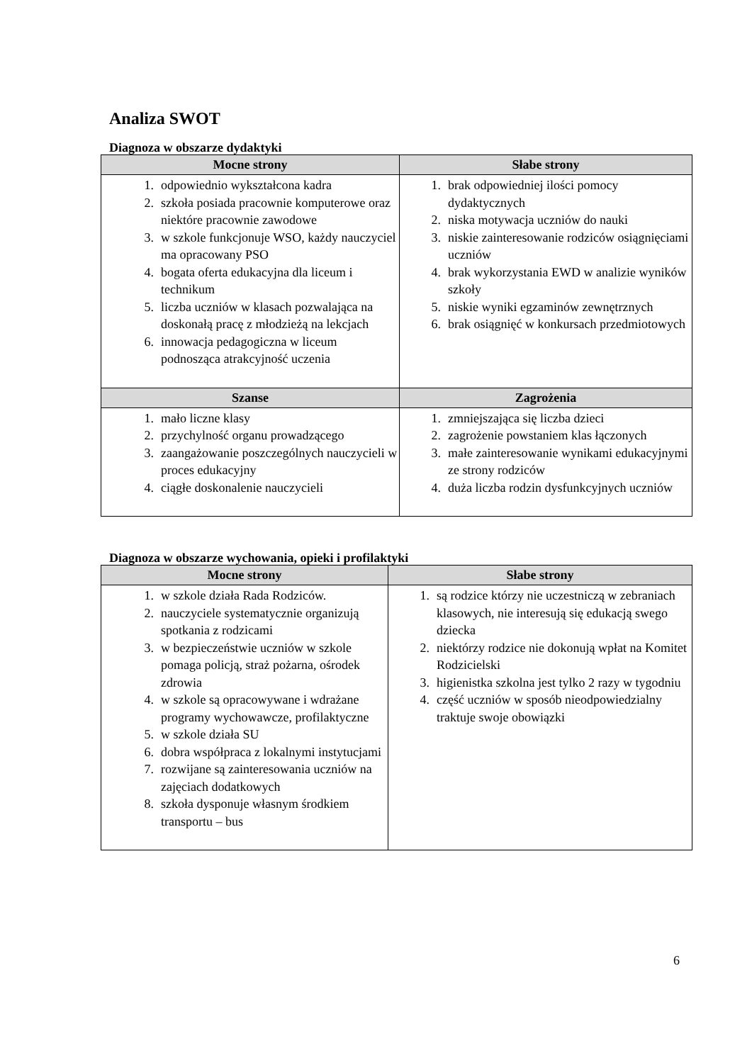Analiza SWOT
Diagnoza w obszarze dydaktyki
| Mocne strony | Słabe strony |
| --- | --- |
| 1. odpowiednio wykształcona kadra 2. szkoła posiada pracownie komputerowe oraz niektóre pracownie zawodowe 3. w szkole funkcjonuje WSO, każdy nauczyciel ma opracowany PSO 4. bogata oferta edukacyjna dla liceum i technikum 5. liczba uczniów w klasach pozwalająca na doskonałą pracę z młodzieżą na lekcjach 6. innowacja pedagogiczna w liceum podnosząca atrakcyjność uczenia | 1. brak odpowiedniej ilości pomocy dydaktycznych 2. niska motywacja uczniów do nauki 3. niskie zainteresowanie rodziców osiągnięciami uczniów 4. brak wykorzystania EWD w analizie wyników szkoły 5. niskie wyniki egzaminów zewnętrznych 6. brak osiągnięć w konkursach przedmiotowych |
| Szanse | Zagrożenia |
| 1. mało liczne klasy 2. przychylność organu prowadzącego 3. zaangażowanie poszczególnych nauczycieli w proces edukacyjny 4. ciągłe doskonalenie nauczycieli | 1. zmniejszająca się liczba dzieci 2. zagrożenie powstaniem klas łączonych 3. małe zainteresowanie wynikami edukacyjnymi ze strony rodziców 4. duża liczba rodzin dysfunkcyjnych uczniów |
Diagnoza w obszarze wychowania, opieki i profilaktyki
| Mocne strony | Słabe strony |
| --- | --- |
| 1. w szkole działa Rada Rodziców. 2. nauczyciele systematycznie organizują spotkania z rodzicami 3. w bezpieczeństwie uczniów w szkole pomaga policją, straż pożarna, ośrodek zdrowia 4. w szkole są opracowywane i wdrażane programy wychowawcze, profilaktyczne 5. w szkole działa SU 6. dobra współpraca z lokalnymi instytucjami 7. rozwijane są zainteresowania uczniów na zajęciach dodatkowych 8. szkoła dysponuje własnym środkiem transportu – bus | 1. są rodzice którzy nie uczestniczą w zebraniach klasowych, nie interesują się edukacją swego dziecka 2. niektórzy rodzice nie dokonują wpłat na Komitet Rodzicielski 3. higienistka szkolna jest tylko 2 razy w tygodniu 4. część uczniów w sposób nieodpowiedzialny traktuje swoje obowiązki |
6